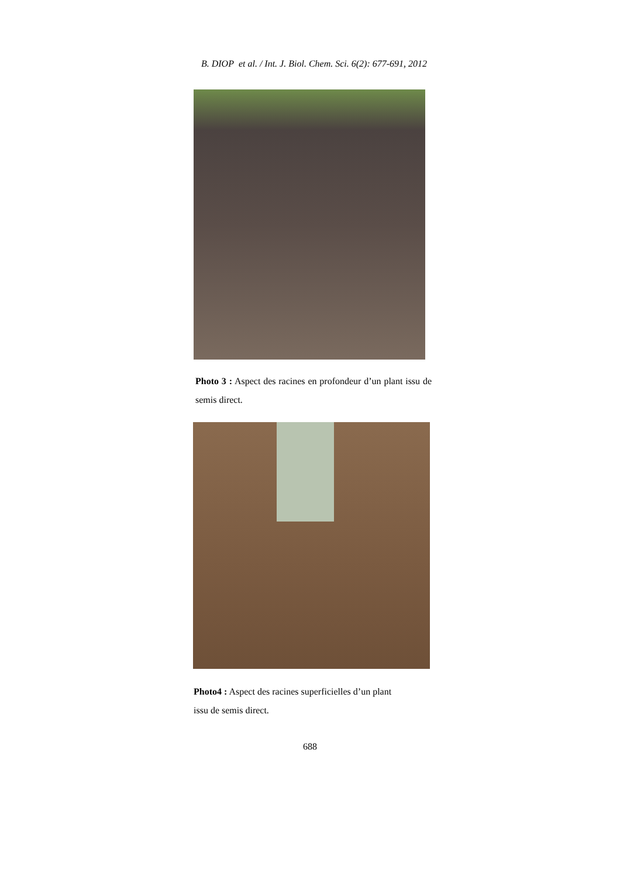B. DIOP et al. / Int. J. Biol. Chem. Sci. 6(2): 677-691, 2012
Photo 3 : Aspect des racines en profondeur d’un plant issu de semis direct.
Photo4 : Aspect des racines superficielles d’un plant
issu de semis direct.
688